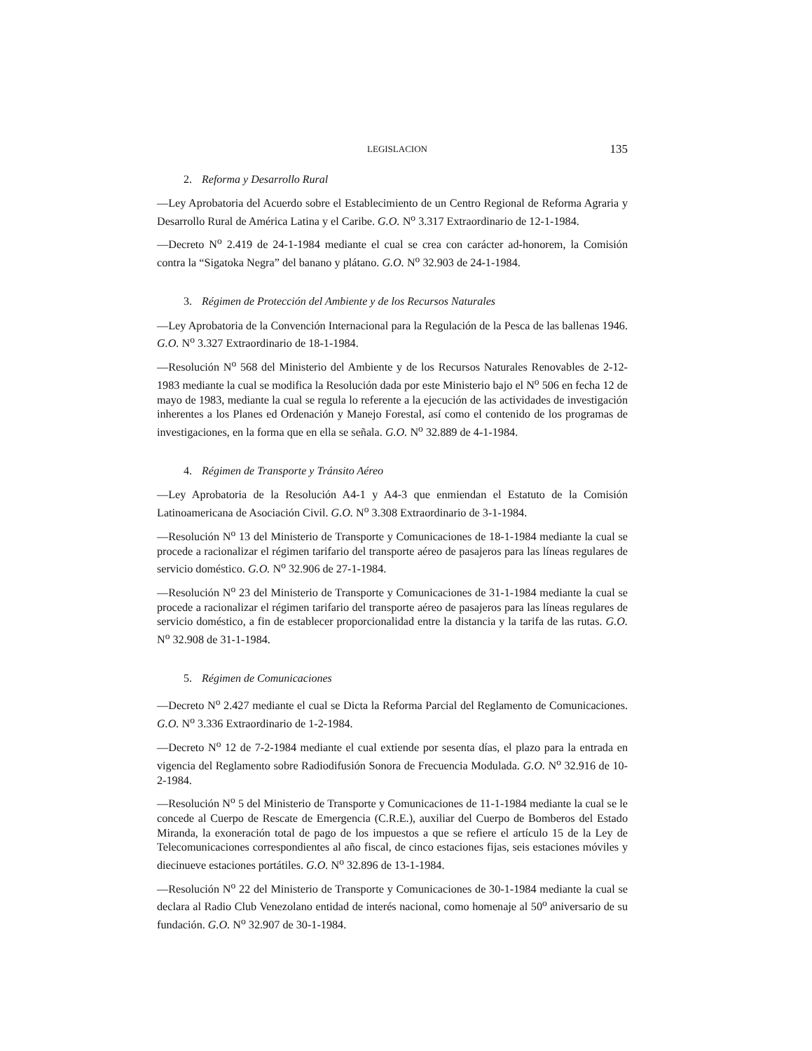LEGISLACION 135
2. Reforma y Desarrollo Rural
—Ley Aprobatoria del Acuerdo sobre el Establecimiento de un Centro Regional de Reforma Agraria y Desarrollo Rural de América Latina y el Caribe. G.O. N<sup>o</sup> 3.317 Extraordinario de 12-1-1984.
—Decreto N<sup>o</sup> 2.419 de 24-1-1984 mediante el cual se crea con carácter ad-honorem, la Comisión contra la “Sigatoka Negra” del banano y plátano. G.O. N<sup>o</sup> 32.903 de 24-1-1984.
3. Régimen de Protección del Ambiente y de los Recursos Naturales
—Ley Aprobatoria de la Convención Internacional para la Regulación de la Pesca de las ballenas 1946. G.O. N<sup>o</sup> 3.327 Extraordinario de 18-1-1984.
—Resolución N<sup>o</sup> 568 del Ministerio del Ambiente y de los Recursos Naturales Renovables de 2-12-1983 mediante la cual se modifica la Resolución dada por este Ministerio bajo el N<sup>o</sup> 506 en fecha 12 de mayo de 1983, mediante la cual se regula lo referente a la ejecución de las actividades de investigación inherentes a los Planes ed Ordenación y Manejo Forestal, así como el contenido de los programas de investigaciones, en la forma que en ella se señala. G.O. N<sup>o</sup> 32.889 de 4-1-1984.
4. Régimen de Transporte y Tránsito Aéreo
—Ley Aprobatoria de la Resolución A4-1 y A4-3 que enmiendan el Estatuto de la Comisión Latinoamericana de Asociación Civil. G.O. N<sup>o</sup> 3.308 Extraordinario de 3-1-1984.
—Resolución N<sup>o</sup> 13 del Ministerio de Transporte y Comunicaciones de 18-1-1984 mediante la cual se procede a racionalizar el régimen tarifario del transporte aéreo de pasajeros para las líneas regulares de servicio doméstico. G.O. N<sup>o</sup> 32.906 de 27-1-1984.
—Resolución N<sup>o</sup> 23 del Ministerio de Transporte y Comunicaciones de 31-1-1984 mediante la cual se procede a racionalizar el régimen tarifario del transporte aéreo de pasajeros para las líneas regulares de servicio doméstico, a fin de establecer proporcionalidad entre la distancia y la tarifa de las rutas. G.O. N<sup>o</sup> 32.908 de 31-1-1984.
5. Régimen de Comunicaciones
—Decreto N<sup>o</sup> 2.427 mediante el cual se Dicta la Reforma Parcial del Reglamento de Comunicaciones. G.O. N<sup>o</sup> 3.336 Extraordinario de 1-2-1984.
—Decreto N<sup>o</sup> 12 de 7-2-1984 mediante el cual extiende por sesenta días, el plazo para la entrada en vigencia del Reglamento sobre Radiodifusión Sonora de Frecuencia Modulada. G.O. N<sup>o</sup> 32.916 de 10-2-1984.
—Resolución N<sup>o</sup> 5 del Ministerio de Transporte y Comunicaciones de 11-1-1984 mediante la cual se le concede al Cuerpo de Rescate de Emergencia (C.R.E.), auxiliar del Cuerpo de Bomberos del Estado Miranda, la exoneración total de pago de los impuestos a que se refiere el artículo 15 de la Ley de Telecomunicaciones correspondientes al año fiscal, de cinco estaciones fijas, seis estaciones móviles y diecinueve estaciones portátiles. G.O. N<sup>o</sup> 32.896 de 13-1-1984.
—Resolución N<sup>o</sup> 22 del Ministerio de Transporte y Comunicaciones de 30-1-1984 mediante la cual se declara al Radio Club Venezolano entidad de interés nacional, como homenaje al 50<sup>o</sup> aniversario de su fundación. G.O. N<sup>o</sup> 32.907 de 30-1-1984.